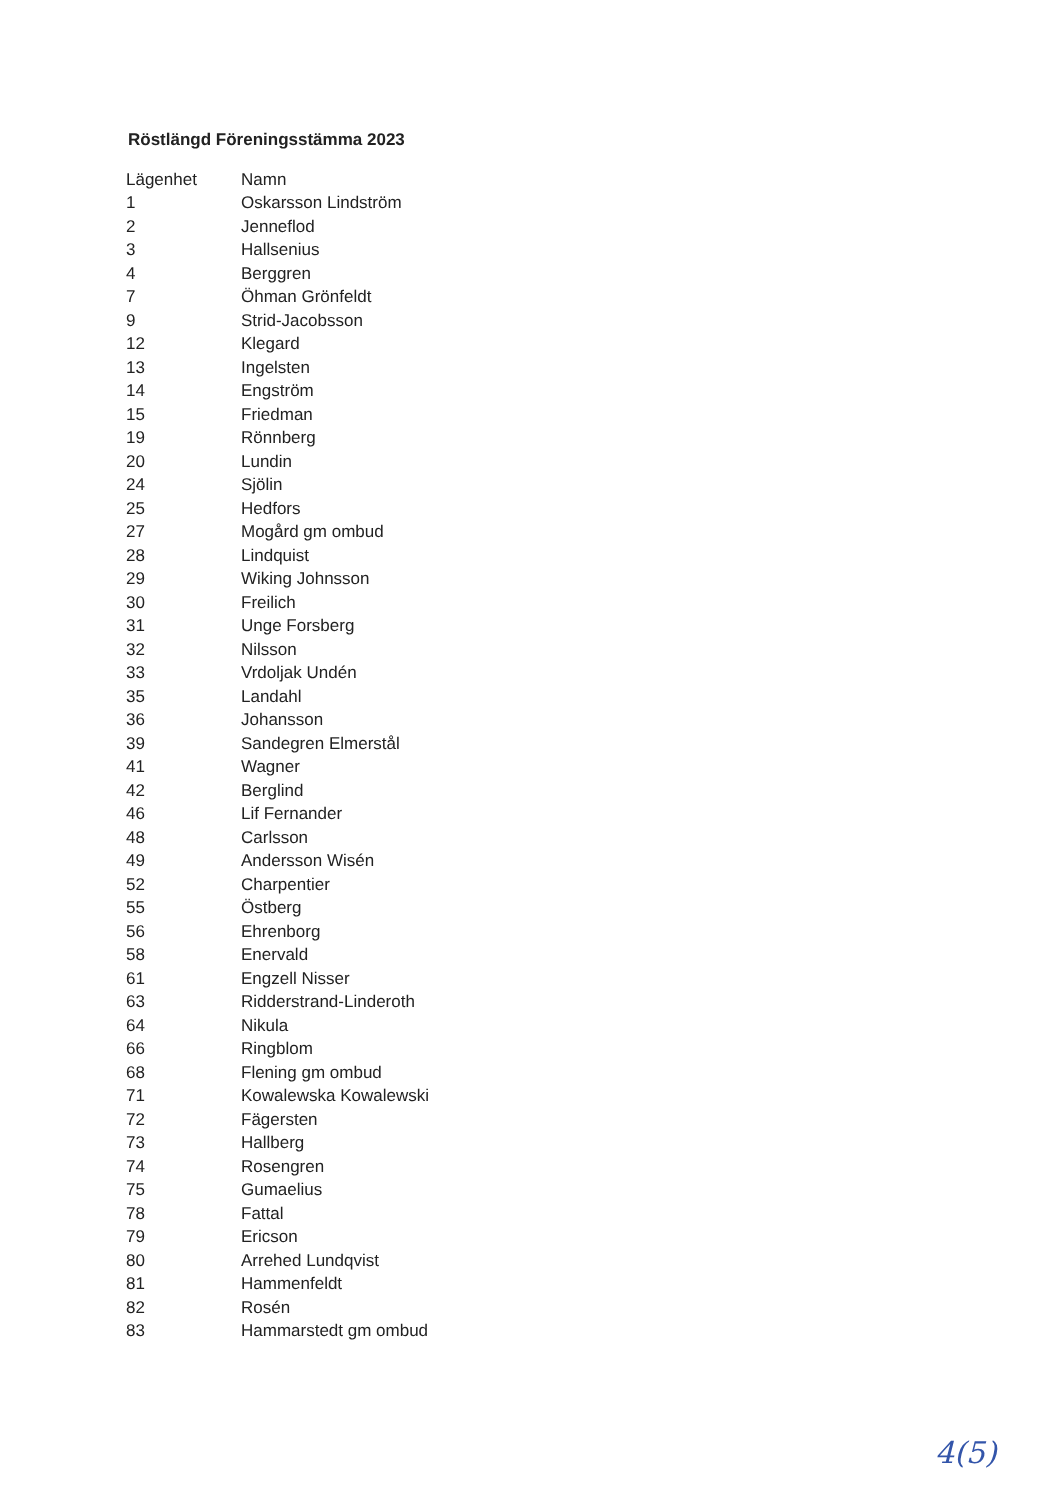Röstlängd Föreningsstämma 2023
| Lägenhet | Namn |
| --- | --- |
| 1 | Oskarsson Lindström |
| 2 | Jenneflod |
| 3 | Hallsenius |
| 4 | Berggren |
| 7 | Öhman Grönfeldt |
| 9 | Strid-Jacobsson |
| 12 | Klegard |
| 13 | Ingelsten |
| 14 | Engström |
| 15 | Friedman |
| 19 | Rönnberg |
| 20 | Lundin |
| 24 | Sjölin |
| 25 | Hedfors |
| 27 | Mogård gm ombud |
| 28 | Lindquist |
| 29 | Wiking Johnsson |
| 30 | Freilich |
| 31 | Unge Forsberg |
| 32 | Nilsson |
| 33 | Vrdoljak Undén |
| 35 | Landahl |
| 36 | Johansson |
| 39 | Sandegren Elmerstål |
| 41 | Wagner |
| 42 | Berglind |
| 46 | Lif Fernander |
| 48 | Carlsson |
| 49 | Andersson Wisén |
| 52 | Charpentier |
| 55 | Östberg |
| 56 | Ehrenborg |
| 58 | Enervald |
| 61 | Engzell Nisser |
| 63 | Ridderstrand-Linderoth |
| 64 | Nikula |
| 66 | Ringblom |
| 68 | Flening gm ombud |
| 71 | Kowalewska Kowalewski |
| 72 | Fägersten |
| 73 | Hallberg |
| 74 | Rosengren |
| 75 | Gumaelius |
| 78 | Fattal |
| 79 | Ericson |
| 80 | Arrehed Lundqvist |
| 81 | Hammenfeldt |
| 82 | Rosén |
| 83 | Hammarstedt gm ombud |
4(5)